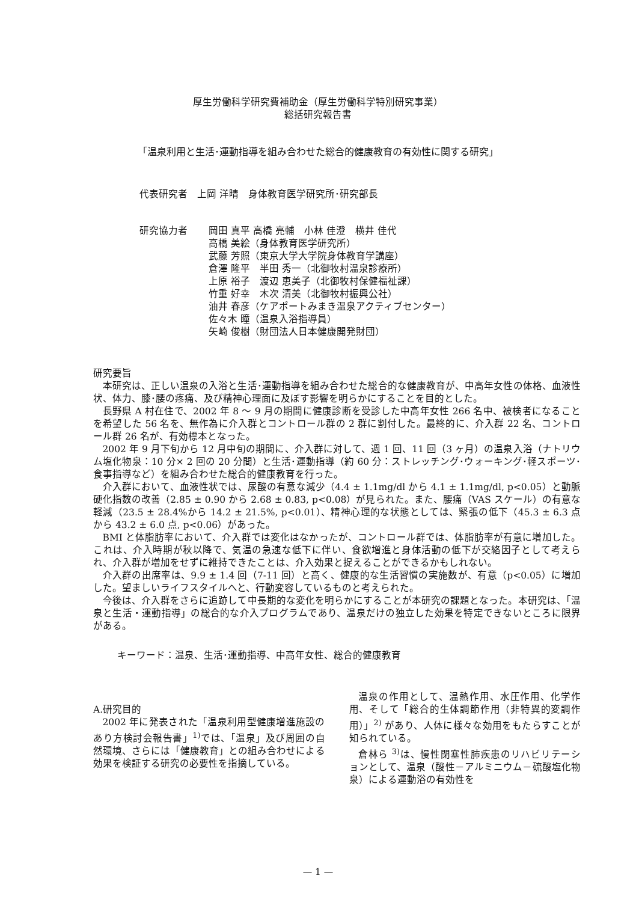厚生労働科学研究費補助金（厚生労働科学特別研究事業）
総括研究報告書
「温泉利用と生活･運動指導を組み合わせた総合的健康教育の有効性に関する研究」
代表研究者　上岡 洋晴　身体教育医学研究所･研究部長
研究協力者 岡田 真平 高橋 亮輔　小林 佳澄　横井 佳代
高橋 美絵（身体教育医学研究所）
武藤 芳照（東京大学大学院身体教育学講座）
倉澤 隆平　半田 秀一（北御牧村温泉診療所）
上原 裕子　渡辺 恵美子（北御牧村保健福祉課）
竹重 好幸　木次 清美（北御牧村振興公社）
油井 春彦（ケアポートみまき温泉アクティブセンター）
佐々木 瞳（温泉入浴指導員）
矢崎 俊樹（財団法人日本健康開発財団）
研究要旨
本研究は、正しい温泉の入浴と生活･運動指導を組み合わせた総合的な健康教育が、中高年女性の体格、血液性状、体力、膝･腰の疼痛、及び精神心理面に及ぼす影響を明らかにすることを目的とした。
長野県 A 村在住で、2002 年 8 ～ 9 月の期間に健康診断を受診した中高年女性 266 名中、被検者になることを希望した 56 名を、無作為に介入群とコントロール群の 2 群に割付した。最終的に、介入群 22 名、コントロール群 26 名が、有効標本となった。
2002 年 9 月下旬から 12 月中旬の期間に、介入群に対して、週 1 回、11 回（3 ヶ月）の温泉入浴（ナトリウム塩化物泉：10 分× 2 回の 20 分間）と生活･運動指導（約 60 分：ストレッチング･ウォーキング･軽スポーツ･食事指導など）を組み合わせた総合的健康教育を行った。
介入群において、血液性状では、尿酸の有意な減少（4.4 ± 1.1mg/dl から 4.1 ± 1.1mg/dl, p<0.05）と動脈硬化指数の改善（2.85 ± 0.90 から 2.68 ± 0.83, p<0.08）が見られた。また、腰痛（VAS スケール）の有意な軽減（23.5 ± 28.4%から 14.2 ± 21.5%, p<0.01）、精神心理的な状態としては、緊張の低下（45.3 ± 6.3 点から 43.2 ± 6.0 点, p<0.06）があった。
BMI と体脂肪率において、介入群では変化はなかったが、コントロール群では、体脂肪率が有意に増加した。これは、介入時期が秋以降で、気温の急速な低下に伴い、食欲増進と身体活動の低下が交絡因子として考えられ、介入群が増加をせずに維持できたことは、介入効果と捉えることができるかもしれない。
介入群の出席率は、9.9 ± 1.4 回（7-11 回）と高く、健康的な生活習慣の実施数が、有意（p<0.05）に増加した。望ましいライフスタイルへと、行動変容しているものと考えられた。
今後は、介入群をさらに追跡して中長期的な変化を明らかにすることが本研究の課題となった。本研究は、「温泉と生活・運動指導」の総合的な介入プログラムであり、温泉だけの独立した効果を特定できないところに限界がある。
キーワード：温泉、生活･運動指導、中高年女性、総合的健康教育
A.研究目的
2002 年に発表された「温泉利用型健康増進施設のあり方検討会報告書」<sup>1)</sup>では、「温泉」及び周囲の自然環境、さらには「健康教育」との組み合わせによる効果を検証する研究の必要性を指摘している。
温泉の作用として、温熱作用、水圧作用、化学作用、そして「総合的生体調節作用（非特異的変調作用）」<sup>2)</sup> があり、人体に様々な効用をもたらすことが知られている。
倉林ら <sup>3)</sup>は、慢性閉塞性肺疾患のリハビリテーションとして、温泉（酸性－アルミニウム－硫酸塩化物泉）による運動浴の有効性を
— 1 —